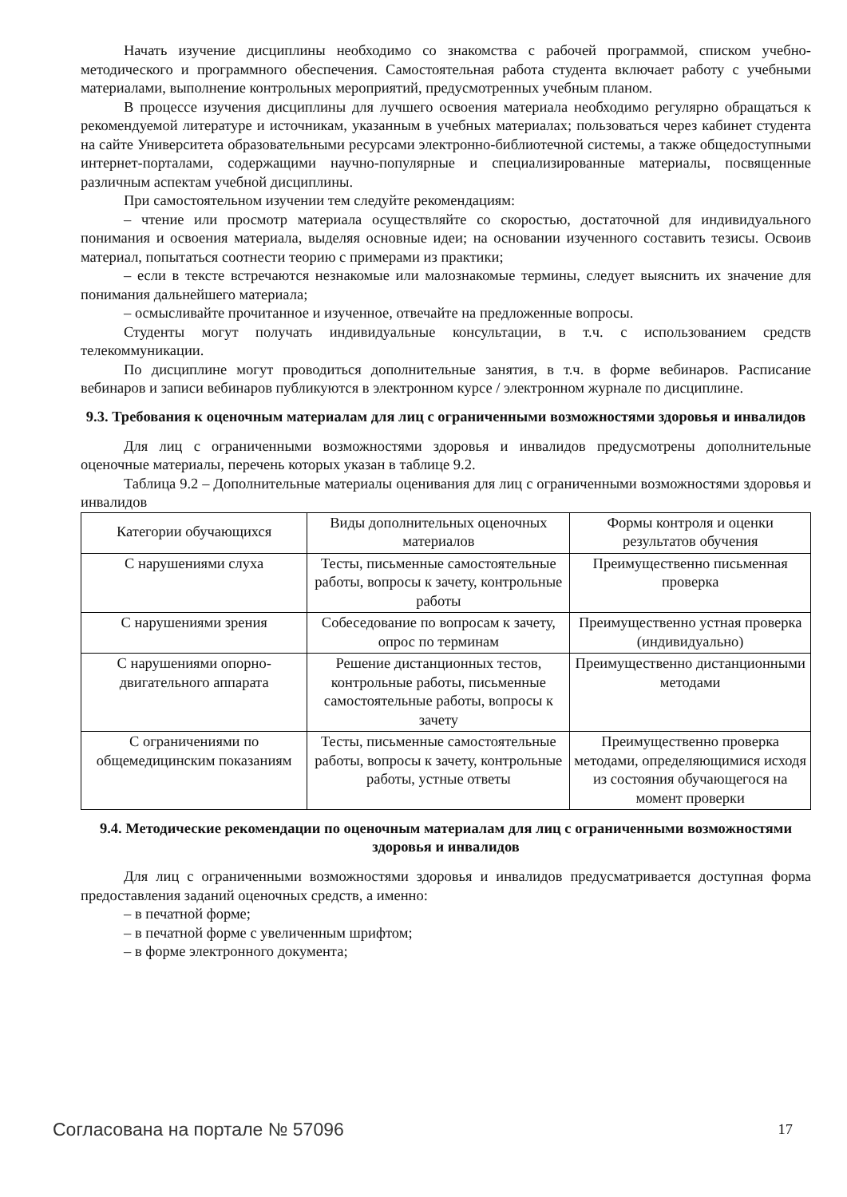Начать изучение дисциплины необходимо со знакомства с рабочей программой, списком учебно-методического и программного обеспечения. Самостоятельная работа студента включает работу с учебными материалами, выполнение контрольных мероприятий, предусмотренных учебным планом.
В процессе изучения дисциплины для лучшего освоения материала необходимо регулярно обращаться к рекомендуемой литературе и источникам, указанным в учебных материалах; пользоваться через кабинет студента на сайте Университета образовательными ресурсами электронно-библиотечной системы, а также общедоступными интернет-порталами, содержащими научно-популярные и специализированные материалы, посвященные различным аспектам учебной дисциплины.
При самостоятельном изучении тем следуйте рекомендациям:
– чтение или просмотр материала осуществляйте со скоростью, достаточной для индивидуального понимания и освоения материала, выделяя основные идеи; на основании изученного составить тезисы. Освоив материал, попытаться соотнести теорию с примерами из практики;
– если в тексте встречаются незнакомые или малознакомые термины, следует выяснить их значение для понимания дальнейшего материала;
– осмысливайте прочитанное и изученное, отвечайте на предложенные вопросы.
Студенты могут получать индивидуальные консультации, в т.ч. с использованием средств телекоммуникации.
По дисциплине могут проводиться дополнительные занятия, в т.ч. в форме вебинаров. Расписание вебинаров и записи вебинаров публикуются в электронном курсе / электронном журнале по дисциплине.
9.3. Требования к оценочным материалам для лиц с ограниченными возможностями здоровья и инвалидов
Для лиц с ограниченными возможностями здоровья и инвалидов предусмотрены дополнительные оценочные материалы, перечень которых указан в таблице 9.2.
Таблица 9.2 – Дополнительные материалы оценивания для лиц с ограниченными возможностями здоровья и инвалидов
| Категории обучающихся | Виды дополнительных оценочных материалов | Формы контроля и оценки результатов обучения |
| С нарушениями слуха | Тесты, письменные самостоятельные работы, вопросы к зачету, контрольные работы | Преимущественно письменная проверка |
| С нарушениями зрения | Собеседование по вопросам к зачету, опрос по терминам | Преимущественно устная проверка (индивидуально) |
| С нарушениями опорно-двигательного аппарата | Решение дистанционных тестов, контрольные работы, письменные самостоятельные работы, вопросы к зачету | Преимущественно дистанционными методами |
| С ограничениями по общемедицинским показаниям | Тесты, письменные самостоятельные работы, вопросы к зачету, контрольные работы, устные ответы | Преимущественно проверка методами, определяющимися исходя из состояния обучающегося на момент проверки |
9.4. Методические рекомендации по оценочным материалам для лиц с ограниченными возможностями здоровья и инвалидов
Для лиц с ограниченными возможностями здоровья и инвалидов предусматривается доступная форма предоставления заданий оценочных средств, а именно:
– в печатной форме;
– в печатной форме с увеличенным шрифтом;
– в форме электронного документа;
Согласована на портале № 57096 17